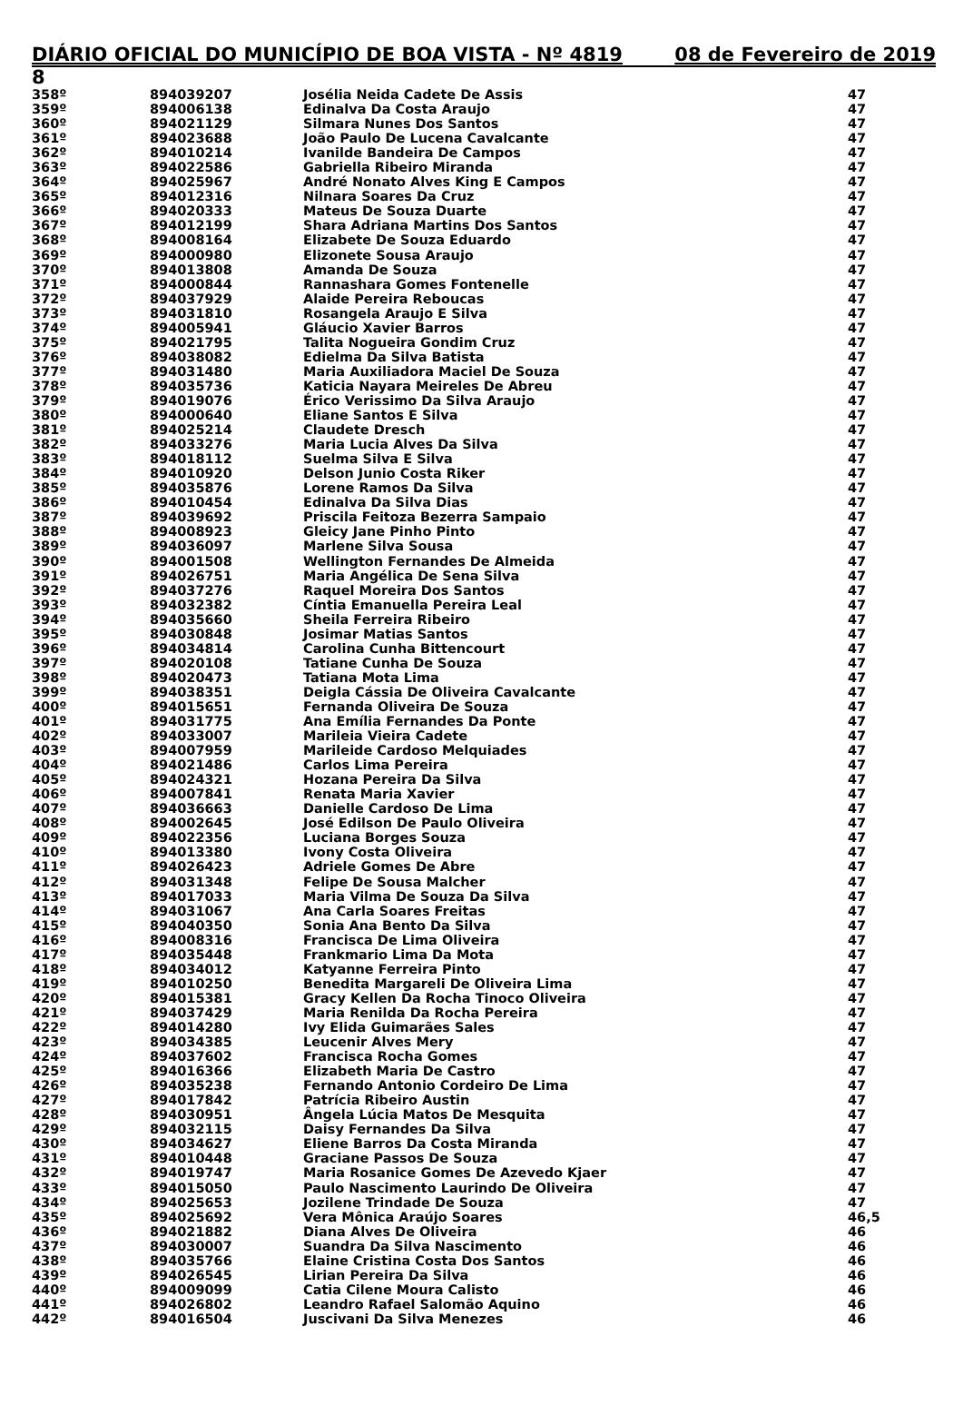DIÁRIO OFICIAL DO MUNICÍPIO DE BOA VISTA - Nº 4819 08 de Fevereiro de 2019
8
| 358º | 894039207 | Josélia Neida Cadete De Assis | 47 |
| 359º | 894006138 | Edinalva Da Costa Araujo | 47 |
| 360º | 894021129 | Silmara Nunes Dos Santos | 47 |
| 361º | 894023688 | João Paulo De Lucena Cavalcante | 47 |
| 362º | 894010214 | Ivanilde Bandeira De Campos | 47 |
| 363º | 894022586 | Gabriella Ribeiro Miranda | 47 |
| 364º | 894025967 | André Nonato Alves King E Campos | 47 |
| 365º | 894012316 | Nilnara Soares Da Cruz | 47 |
| 366º | 894020333 | Mateus De Souza Duarte | 47 |
| 367º | 894012199 | Shara Adriana Martins Dos Santos | 47 |
| 368º | 894008164 | Elizabete De Souza Eduardo | 47 |
| 369º | 894000980 | Elizonete Sousa Araujo | 47 |
| 370º | 894013808 | Amanda De Souza | 47 |
| 371º | 894000844 | Rannashara Gomes Fontenelle | 47 |
| 372º | 894037929 | Alaide Pereira Reboucas | 47 |
| 373º | 894031810 | Rosangela Araujo E Silva | 47 |
| 374º | 894005941 | Gláucio Xavier Barros | 47 |
| 375º | 894021795 | Talita Nogueira Gondim Cruz | 47 |
| 376º | 894038082 | Edielma Da Silva Batista | 47 |
| 377º | 894031480 | Maria Auxiliadora Maciel De Souza | 47 |
| 378º | 894035736 | Katicia Nayara Meireles De Abreu | 47 |
| 379º | 894019076 | Érico Verissimo Da Silva Araujo | 47 |
| 380º | 894000640 | Eliane Santos E Silva | 47 |
| 381º | 894025214 | Claudete Dresch | 47 |
| 382º | 894033276 | Maria Lucia Alves Da Silva | 47 |
| 383º | 894018112 | Suelma Silva E Silva | 47 |
| 384º | 894010920 | Delson Junio Costa Riker | 47 |
| 385º | 894035876 | Lorene Ramos Da Silva | 47 |
| 386º | 894010454 | Edinalva Da Silva Dias | 47 |
| 387º | 894039692 | Priscila Feitoza Bezerra Sampaio | 47 |
| 388º | 894008923 | Gleicy Jane Pinho Pinto | 47 |
| 389º | 894036097 | Marlene Silva Sousa | 47 |
| 390º | 894001508 | Wellington Fernandes De Almeida | 47 |
| 391º | 894026751 | Maria Angélica De Sena Silva | 47 |
| 392º | 894037276 | Raquel Moreira Dos Santos | 47 |
| 393º | 894032382 | Cíntia Emanuella Pereira Leal | 47 |
| 394º | 894035660 | Sheila Ferreira Ribeiro | 47 |
| 395º | 894030848 | Josimar Matias Santos | 47 |
| 396º | 894034814 | Carolina Cunha Bittencourt | 47 |
| 397º | 894020108 | Tatiane Cunha De Souza | 47 |
| 398º | 894020473 | Tatiana Mota Lima | 47 |
| 399º | 894038351 | Deigla Cássia De Oliveira Cavalcante | 47 |
| 400º | 894015651 | Fernanda Oliveira De Souza | 47 |
| 401º | 894031775 | Ana Emília Fernandes Da Ponte | 47 |
| 402º | 894033007 | Marileia Vieira Cadete | 47 |
| 403º | 894007959 | Marileide Cardoso Melquiades | 47 |
| 404º | 894021486 | Carlos Lima Pereira | 47 |
| 405º | 894024321 | Hozana Pereira Da Silva | 47 |
| 406º | 894007841 | Renata Maria Xavier | 47 |
| 407º | 894036663 | Danielle Cardoso De Lima | 47 |
| 408º | 894002645 | José Edilson De Paulo Oliveira | 47 |
| 409º | 894022356 | Luciana Borges Souza | 47 |
| 410º | 894013380 | Ivony Costa Oliveira | 47 |
| 411º | 894026423 | Adriele Gomes De Abre | 47 |
| 412º | 894031348 | Felipe De Sousa Malcher | 47 |
| 413º | 894017033 | Maria Vilma De Souza Da Silva | 47 |
| 414º | 894031067 | Ana Carla Soares Freitas | 47 |
| 415º | 894040350 | Sonia Ana Bento Da Silva | 47 |
| 416º | 894008316 | Francisca De Lima Oliveira | 47 |
| 417º | 894035448 | Frankmario Lima Da Mota | 47 |
| 418º | 894034012 | Katyanne Ferreira Pinto | 47 |
| 419º | 894010250 | Benedita Margareli De Oliveira Lima | 47 |
| 420º | 894015381 | Gracy Kellen Da Rocha Tinoco Oliveira | 47 |
| 421º | 894037429 | Maria Renilda Da Rocha Pereira | 47 |
| 422º | 894014280 | Ivy Elida Guimarães Sales | 47 |
| 423º | 894034385 | Leucenir Alves Mery | 47 |
| 424º | 894037602 | Francisca Rocha Gomes | 47 |
| 425º | 894016366 | Elizabeth Maria De Castro | 47 |
| 426º | 894035238 | Fernando Antonio Cordeiro De Lima | 47 |
| 427º | 894017842 | Patrícia Ribeiro Austin | 47 |
| 428º | 894030951 | Ângela Lúcia Matos De Mesquita | 47 |
| 429º | 894032115 | Daisy Fernandes Da Silva | 47 |
| 430º | 894034627 | Eliene Barros Da Costa Miranda | 47 |
| 431º | 894010448 | Graciane Passos De Souza | 47 |
| 432º | 894019747 | Maria Rosanice Gomes De Azevedo Kjaer | 47 |
| 433º | 894015050 | Paulo Nascimento Laurindo De Oliveira | 47 |
| 434º | 894025653 | Jozilene Trindade De Souza | 47 |
| 435º | 894025692 | Vera Mônica Araújo Soares | 46,5 |
| 436º | 894021882 | Diana Alves De Oliveira | 46 |
| 437º | 894030007 | Suandra Da Silva Nascimento | 46 |
| 438º | 894035766 | Elaine Cristina Costa Dos Santos | 46 |
| 439º | 894026545 | Lirian Pereira Da Silva | 46 |
| 440º | 894009099 | Catia Cilene Moura Calisto | 46 |
| 441º | 894026802 | Leandro Rafael Salomão Aquino | 46 |
| 442º | 894016504 | Juscivani Da Silva Menezes | 46 |